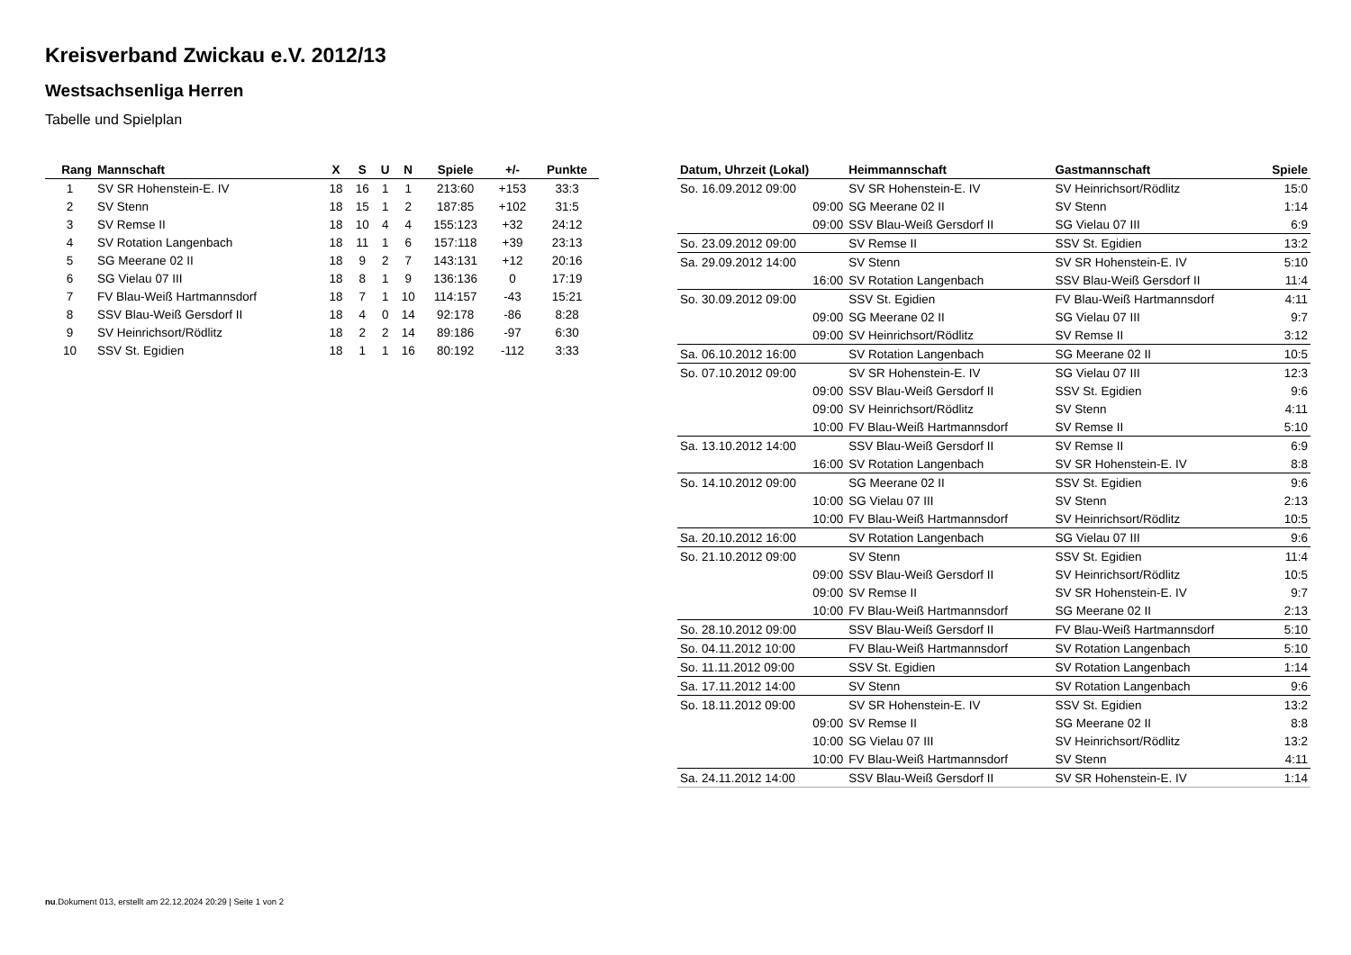Kreisverband Zwickau e.V. 2012/13
Westsachsenliga Herren
Tabelle und Spielplan
| Rang | Mannschaft | X | S | U | N | Spiele | +/- | Punkte |
| --- | --- | --- | --- | --- | --- | --- | --- | --- |
| 1 | SV SR Hohenstein-E. IV | 18 | 16 | 1 | 1 | 213:60 | +153 | 33:3 |
| 2 | SV Stenn | 18 | 15 | 1 | 2 | 187:85 | +102 | 31:5 |
| 3 | SV Remse II | 18 | 10 | 4 | 4 | 155:123 | +32 | 24:12 |
| 4 | SV Rotation Langenbach | 18 | 11 | 1 | 6 | 157:118 | +39 | 23:13 |
| 5 | SG Meerane 02 II | 18 | 9 | 2 | 7 | 143:131 | +12 | 20:16 |
| 6 | SG Vielau 07 III | 18 | 8 | 1 | 9 | 136:136 | 0 | 17:19 |
| 7 | FV Blau-Weiß Hartmannsdorf | 18 | 7 | 1 | 10 | 114:157 | -43 | 15:21 |
| 8 | SSV Blau-Weiß Gersdorf II | 18 | 4 | 0 | 14 | 92:178 | -86 | 8:28 |
| 9 | SV Heinrichsort/Rödlitz | 18 | 2 | 2 | 14 | 89:186 | -97 | 6:30 |
| 10 | SSV St. Egidien | 18 | 1 | 1 | 16 | 80:192 | -112 | 3:33 |
| Datum, Uhrzeit (Lokal) | Heimmannschaft | Gastmannschaft | Spiele |
| --- | --- | --- | --- |
| So. 16.09.2012 09:00 | SV SR Hohenstein-E. IV | SV Heinrichsort/Rödlitz | 15:0 |
| 09:00 | SG Meerane 02 II | SV Stenn | 1:14 |
| 09:00 | SSV Blau-Weiß Gersdorf II | SG Vielau 07 III | 6:9 |
| So. 23.09.2012 09:00 | SV Remse II | SSV St. Egidien | 13:2 |
| Sa. 29.09.2012 14:00 | SV Stenn | SV SR Hohenstein-E. IV | 5:10 |
| 16:00 | SV Rotation Langenbach | SSV Blau-Weiß Gersdorf II | 11:4 |
| So. 30.09.2012 09:00 | SSV St. Egidien | FV Blau-Weiß Hartmannsdorf | 4:11 |
| 09:00 | SG Meerane 02 II | SG Vielau 07 III | 9:7 |
| 09:00 | SV Heinrichsort/Rödlitz | SV Remse II | 3:12 |
| Sa. 06.10.2012 16:00 | SV Rotation Langenbach | SG Meerane 02 II | 10:5 |
| So. 07.10.2012 09:00 | SV SR Hohenstein-E. IV | SG Vielau 07 III | 12:3 |
| 09:00 | SSV Blau-Weiß Gersdorf II | SSV St. Egidien | 9:6 |
| 09:00 | SV Heinrichsort/Rödlitz | SV Stenn | 4:11 |
| 10:00 | FV Blau-Weiß Hartmannsdorf | SV Remse II | 5:10 |
| Sa. 13.10.2012 14:00 | SSV Blau-Weiß Gersdorf II | SV Remse II | 6:9 |
| 16:00 | SV Rotation Langenbach | SV SR Hohenstein-E. IV | 8:8 |
| So. 14.10.2012 09:00 | SG Meerane 02 II | SSV St. Egidien | 9:6 |
| 10:00 | SG Vielau 07 III | SV Stenn | 2:13 |
| 10:00 | FV Blau-Weiß Hartmannsdorf | SV Heinrichsort/Rödlitz | 10:5 |
| Sa. 20.10.2012 16:00 | SV Rotation Langenbach | SG Vielau 07 III | 9:6 |
| So. 21.10.2012 09:00 | SV Stenn | SSV St. Egidien | 11:4 |
| 09:00 | SSV Blau-Weiß Gersdorf II | SV Heinrichsort/Rödlitz | 10:5 |
| 09:00 | SV Remse II | SV SR Hohenstein-E. IV | 9:7 |
| 10:00 | FV Blau-Weiß Hartmannsdorf | SG Meerane 02 II | 2:13 |
| So. 28.10.2012 09:00 | SSV Blau-Weiß Gersdorf II | FV Blau-Weiß Hartmannsdorf | 5:10 |
| So. 04.11.2012 10:00 | FV Blau-Weiß Hartmannsdorf | SV Rotation Langenbach | 5:10 |
| So. 11.11.2012 09:00 | SSV St. Egidien | SV Rotation Langenbach | 1:14 |
| Sa. 17.11.2012 14:00 | SV Stenn | SV Rotation Langenbach | 9:6 |
| So. 18.11.2012 09:00 | SV SR Hohenstein-E. IV | SSV St. Egidien | 13:2 |
| 09:00 | SV Remse II | SG Meerane 02 II | 8:8 |
| 10:00 | SG Vielau 07 III | SV Heinrichsort/Rödlitz | 13:2 |
| 10:00 | FV Blau-Weiß Hartmannsdorf | SV Stenn | 4:11 |
| Sa. 24.11.2012 14:00 | SSV Blau-Weiß Gersdorf II | SV SR Hohenstein-E. IV | 1:14 |
nu.Dokument 013, erstellt am 22.12.2024 20:29 | Seite 1 von 2